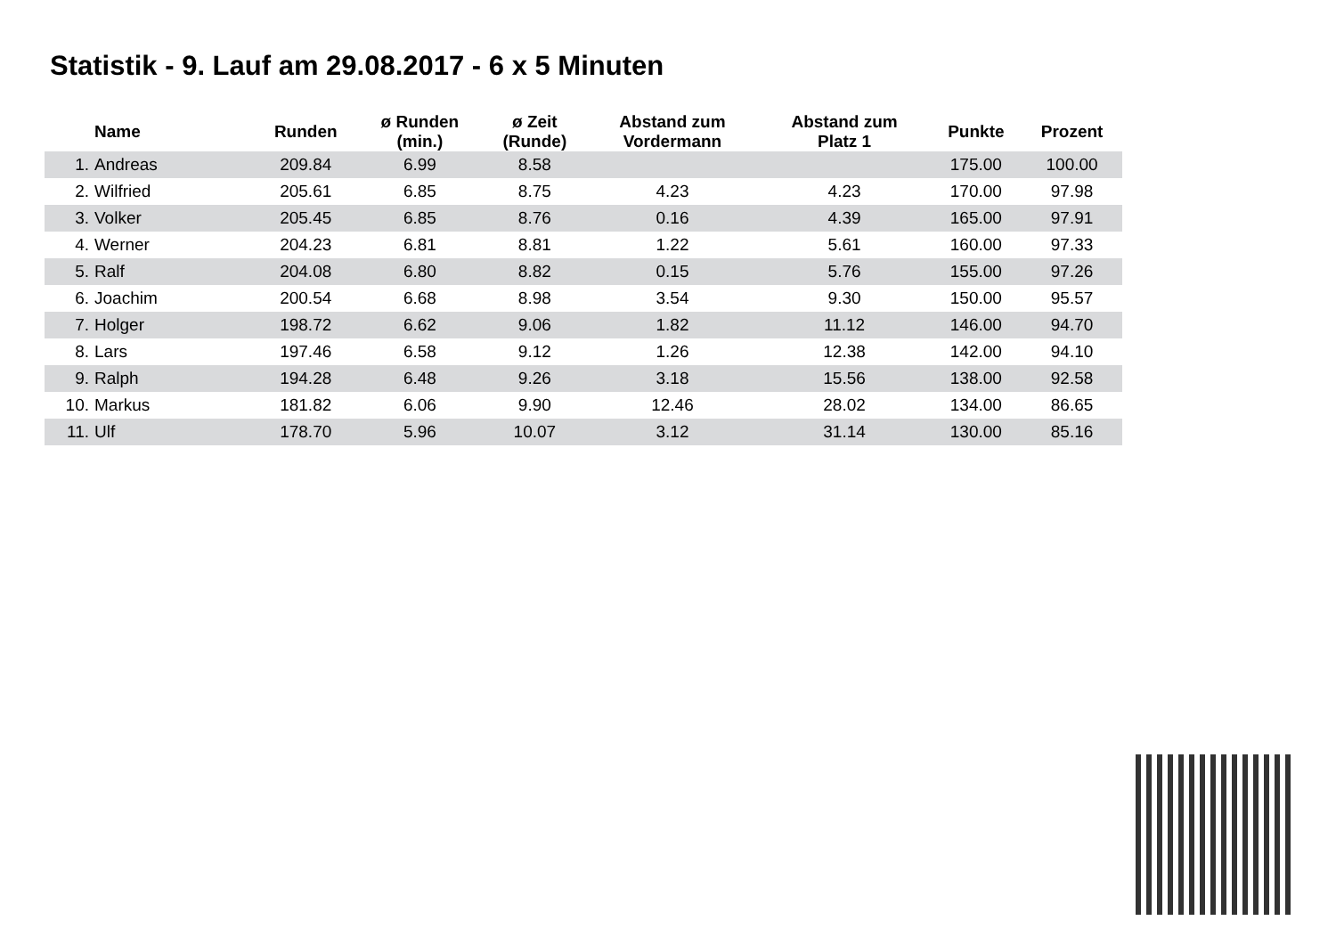Statistik - 9. Lauf am 29.08.2017 - 6 x 5 Minuten
| | Name | Runden | ø Runden (min.) | ø Zeit (Runde) | Abstand zum Vordermann | Abstand zum Platz 1 | Punkte | Prozent |
| --- | --- | --- | --- | --- | --- | --- | --- | --- |
| 1. | Andreas | 209.84 | 6.99 | 8.58 | | | 175.00 | 100.00 |
| 2. | Wilfried | 205.61 | 6.85 | 8.75 | 4.23 | 4.23 | 170.00 | 97.98 |
| 3. | Volker | 205.45 | 6.85 | 8.76 | 0.16 | 4.39 | 165.00 | 97.91 |
| 4. | Werner | 204.23 | 6.81 | 8.81 | 1.22 | 5.61 | 160.00 | 97.33 |
| 5. | Ralf | 204.08 | 6.80 | 8.82 | 0.15 | 5.76 | 155.00 | 97.26 |
| 6. | Joachim | 200.54 | 6.68 | 8.98 | 3.54 | 9.30 | 150.00 | 95.57 |
| 7. | Holger | 198.72 | 6.62 | 9.06 | 1.82 | 11.12 | 146.00 | 94.70 |
| 8. | Lars | 197.46 | 6.58 | 9.12 | 1.26 | 12.38 | 142.00 | 94.10 |
| 9. | Ralph | 194.28 | 6.48 | 9.26 | 3.18 | 15.56 | 138.00 | 92.58 |
| 10. | Markus | 181.82 | 6.06 | 9.90 | 12.46 | 28.02 | 134.00 | 86.65 |
| 11. | Ulf | 178.70 | 5.96 | 10.07 | 3.12 | 31.14 | 130.00 | 85.16 |